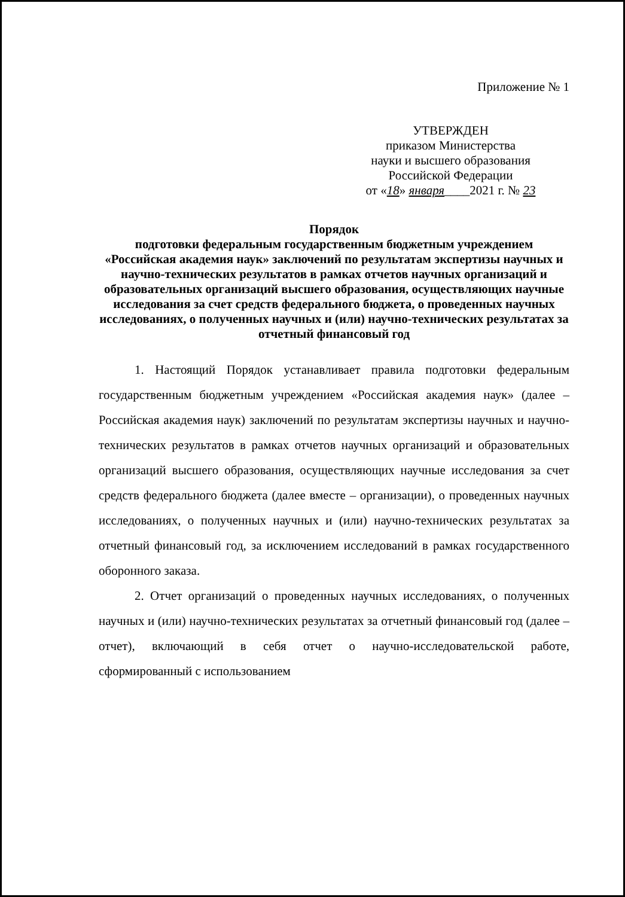Приложение № 1
УТВЕРЖДЕН
приказом Министерства
науки и высшего образования
Российской Федерации
от «18» января____2021 г. № 23
Порядок
подготовки федеральным государственным бюджетным учреждением «Российская академия наук» заключений по результатам экспертизы научных и научно-технических результатов в рамках отчетов научных организаций и образовательных организаций высшего образования, осуществляющих научные исследования за счет средств федерального бюджета, о проведенных научных исследованиях, о полученных научных и (или) научно-технических результатах за отчетный финансовый год
1. Настоящий Порядок устанавливает правила подготовки федеральным государственным бюджетным учреждением «Российская академия наук» (далее – Российская академия наук) заключений по результатам экспертизы научных и научно-технических результатов в рамках отчетов научных организаций и образовательных организаций высшего образования, осуществляющих научные исследования за счет средств федерального бюджета (далее вместе – организации), о проведенных научных исследованиях, о полученных научных и (или) научно-технических результатах за отчетный финансовый год, за исключением исследований в рамках государственного оборонного заказа.
2. Отчет организаций о проведенных научных исследованиях, о полученных научных и (или) научно-технических результатах за отчетный финансовый год (далее – отчет), включающий в себя отчет о научно-исследовательской работе, сформированный с использованием